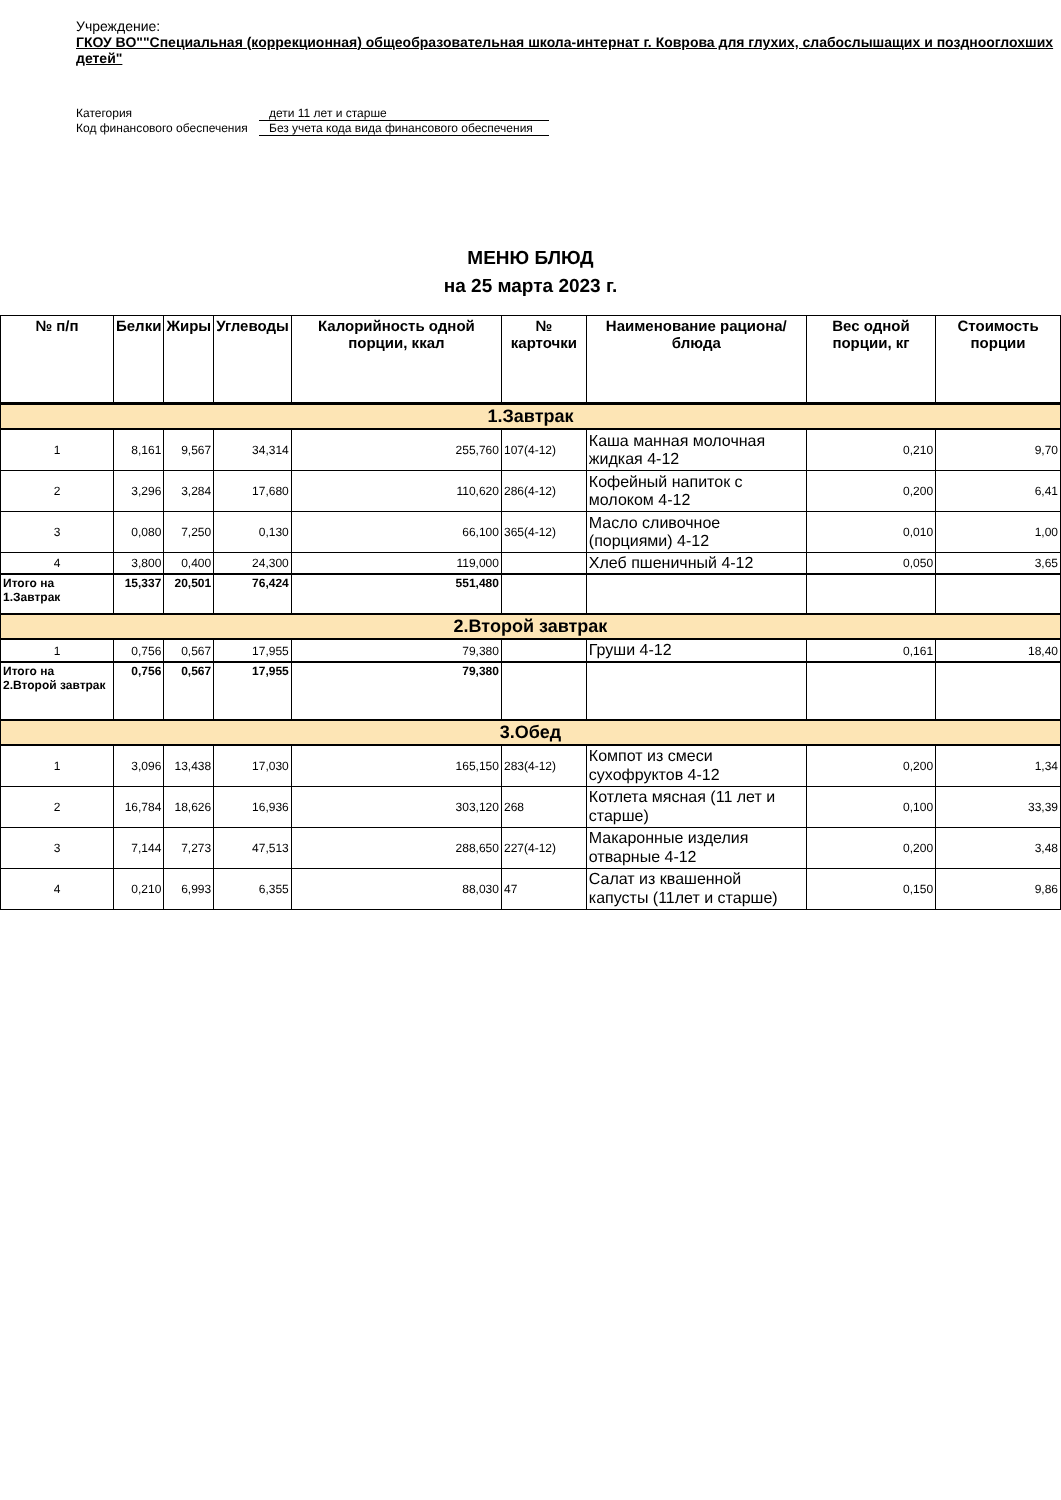Учреждение:
ГКОУ ВО""Специальная (коррекционная) общеобразовательная школа-интернат г. Коврова для глухих, слабослышащих и позднооглохших детей"
Категория
дети 11 лет и старше
Код финансового обеспечения
Без учета кода вида финансового обеспечения
МЕНЮ БЛЮД
на 25 марта 2023 г.
| № п/п | Белки | Жиры | Углеводы | Калорийность одной порции, ккал | № карточки | Наименование рациона/ блюда | Вес одной порции, кг | Стоимость порции |
| --- | --- | --- | --- | --- | --- | --- | --- | --- |
| 1.Завтрак | | | | | | | | |
| 1 | 8,161 | 9,567 | 34,314 | 255,760 | 107(4-12) | Каша манная молочная жидкая 4-12 | 0,210 | 9,70 |
| 2 | 3,296 | 3,284 | 17,680 | 110,620 | 286(4-12) | Кофейный напиток с молоком 4-12 | 0,200 | 6,41 |
| 3 | 0,080 | 7,250 | 0,130 | 66,100 | 365(4-12) | Масло сливочное (порциями) 4-12 | 0,010 | 1,00 |
| 4 | 3,800 | 0,400 | 24,300 | 119,000 | | Хлеб пшеничный 4-12 | 0,050 | 3,65 |
| Итого на 1.Завтрак | 15,337 | 20,501 | 76,424 | 551,480 | | | | |
| 2.Второй завтрак | | | | | | | | |
| 1 | 0,756 | 0,567 | 17,955 | 79,380 | | Груши 4-12 | 0,161 | 18,40 |
| Итого на 2.Второй завтрак | 0,756 | 0,567 | 17,955 | 79,380 | | | | |
| 3.Обед | | | | | | | | |
| 1 | 3,096 | 13,438 | 17,030 | 165,150 | 283(4-12) | Компот из смеси сухофруктов 4-12 | 0,200 | 1,34 |
| 2 | 16,784 | 18,626 | 16,936 | 303,120 | 268 | Котлета мясная (11 лет и старше) | 0,100 | 33,39 |
| 3 | 7,144 | 7,273 | 47,513 | 288,650 | 227(4-12) | Макаронные изделия отварные 4-12 | 0,200 | 3,48 |
| 4 | 0,210 | 6,993 | 6,355 | 88,030 | 47 | Салат из квашенной капусты (11лет и старше) | 0,150 | 9,86 |